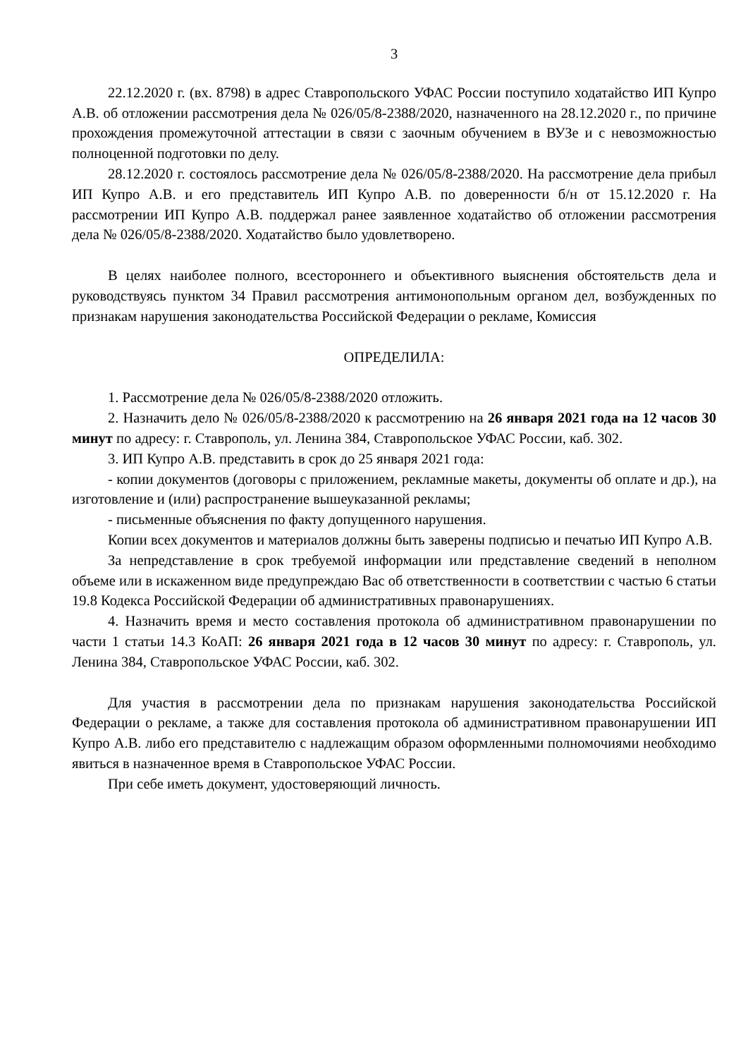3
22.12.2020 г. (вх. 8798) в адрес Ставропольского УФАС России поступило ходатайство ИП Купро А.В. об отложении рассмотрения дела № 026/05/8-2388/2020, назначенного на 28.12.2020 г., по причине прохождения промежуточной аттестации в связи с заочным обучением в ВУЗе и с невозможностью полноценной подготовки по делу.
28.12.2020 г. состоялось рассмотрение дела № 026/05/8-2388/2020. На рассмотрение дела прибыл ИП Купро А.В. и его представитель ИП Купро А.В. по доверенности б/н от 15.12.2020 г. На рассмотрении ИП Купро А.В. поддержал ранее заявленное ходатайство об отложении рассмотрения дела № 026/05/8-2388/2020. Ходатайство было удовлетворено.
В целях наиболее полного, всестороннего и объективного выяснения обстоятельств дела и руководствуясь пунктом 34 Правил рассмотрения антимонопольным органом дел, возбужденных по признакам нарушения законодательства Российской Федерации о рекламе, Комиссия
ОПРЕДЕЛИЛА:
1. Рассмотрение дела № 026/05/8-2388/2020 отложить.
2. Назначить дело № 026/05/8-2388/2020 к рассмотрению на 26 января 2021 года на 12 часов 30 минут по адресу: г. Ставрополь, ул. Ленина 384, Ставропольское УФАС России, каб. 302.
3. ИП Купро А.В. представить в срок до 25 января 2021 года:
- копии документов (договоры с приложением, рекламные макеты, документы об оплате и др.), на изготовление и (или) распространение вышеуказанной рекламы;
- письменные объяснения по факту допущенного нарушения.
Копии всех документов и материалов должны быть заверены подписью и печатью ИП Купро А.В.
За непредставление в срок требуемой информации или представление сведений в неполном объеме или в искаженном виде предупреждаю Вас об ответственности в соответствии с частью 6 статьи 19.8 Кодекса Российской Федерации об административных правонарушениях.
4. Назначить время и место составления протокола об административном правонарушении по части 1 статьи 14.3 КоАП: 26 января 2021 года в 12 часов 30 минут по адресу: г. Ставрополь, ул. Ленина 384, Ставропольское УФАС России, каб. 302.
Для участия в рассмотрении дела по признакам нарушения законодательства Российской Федерации о рекламе, а также для составления протокола об административном правонарушении ИП Купро А.В. либо его представителю с надлежащим образом оформленными полномочиями необходимо явиться в назначенное время в Ставропольское УФАС России.
При себе иметь документ, удостоверяющий личность.